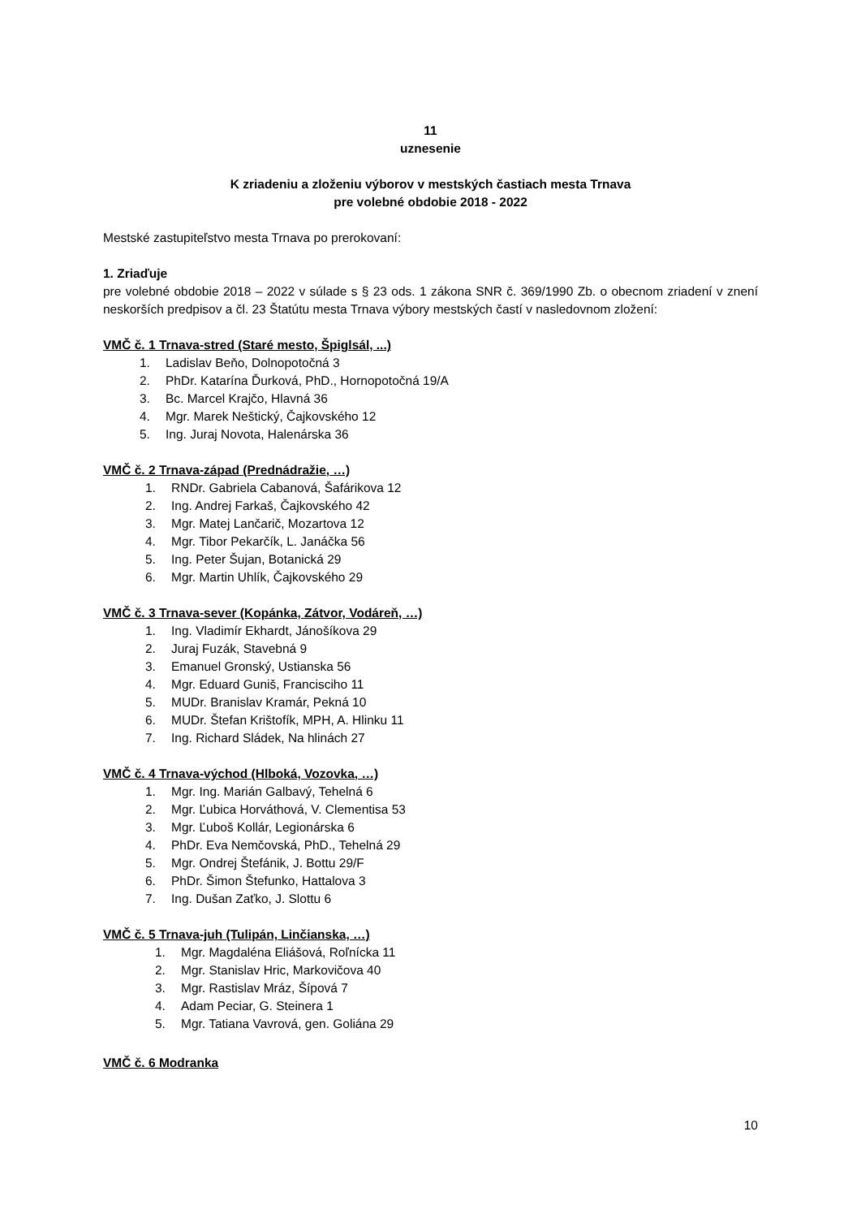11
uznesenie
K zriadeniu a zloženiu výborov v mestských častiach mesta Trnava
pre volebné obdobie 2018 - 2022
Mestské zastupiteľstvo mesta Trnava po prerokovaní:
1. Zriaďuje
pre volebné obdobie 2018 – 2022 v súlade s § 23 ods. 1 zákona SNR č. 369/1990 Zb. o obecnom zriadení v znení neskorších predpisov a čl. 23 Štatútu mesta Trnava výbory mestských častí v nasledovnom zložení:
VMČ č. 1 Trnava-stred (Staré mesto, Špiglsál, ...)
1. Ladislav Beňo, Dolnopotočná 3
2. PhDr. Katarína Ďurková, PhD., Hornopotočná 19/A
3. Bc. Marcel Krajčo, Hlavná 36
4. Mgr. Marek Neštický, Čajkovského 12
5. Ing. Juraj Novota, Halenárska 36
VMČ č. 2 Trnava-západ (Prednádražie, …)
1. RNDr. Gabriela Cabanová, Šafárikova 12
2. Ing. Andrej Farkaš, Čajkovského 42
3. Mgr. Matej Lančarič, Mozartova 12
4. Mgr. Tibor Pekarčík, L. Janáčka 56
5. Ing. Peter Šujan, Botanická 29
6. Mgr. Martin Uhlík, Čajkovského 29
VMČ č. 3 Trnava-sever (Kopánka, Zátvor, Vodáreň, …)
1. Ing. Vladimír Ekhardt, Jánošíkova 29
2. Juraj Fuzák, Stavebná 9
3. Emanuel Gronský, Ustianska 56
4. Mgr. Eduard Guniš, Francisciho 11
5. MUDr. Branislav Kramár, Pekná 10
6. MUDr. Štefan Krištofík, MPH, A. Hlinku 11
7. Ing. Richard Sládek, Na hlinách 27
VMČ č. 4 Trnava-východ (Hlboká, Vozovka, …)
1. Mgr. Ing. Marián Galbavý, Tehelná 6
2. Mgr. Ľubica Horváthová, V. Clementisa 53
3. Mgr. Ľuboš Kollár, Legionárska 6
4. PhDr. Eva Nemčovská, PhD., Tehelná 29
5. Mgr. Ondrej Štefánik, J. Bottu 29/F
6. PhDr. Šimon Štefunko, Hattalova 3
7. Ing. Dušan Zaťko, J. Slottu 6
VMČ č. 5 Trnava-juh (Tulipán, Linčianska, …)
1. Mgr. Magdaléna Eliášová, Roľnícka 11
2. Mgr. Stanislav Hric, Markovičova 40
3. Mgr. Rastislav Mráz, Šípová 7
4. Adam Peciar, G. Steinera 1
5. Mgr. Tatiana Vavrová, gen. Goliána 29
VMČ č. 6 Modranka
10